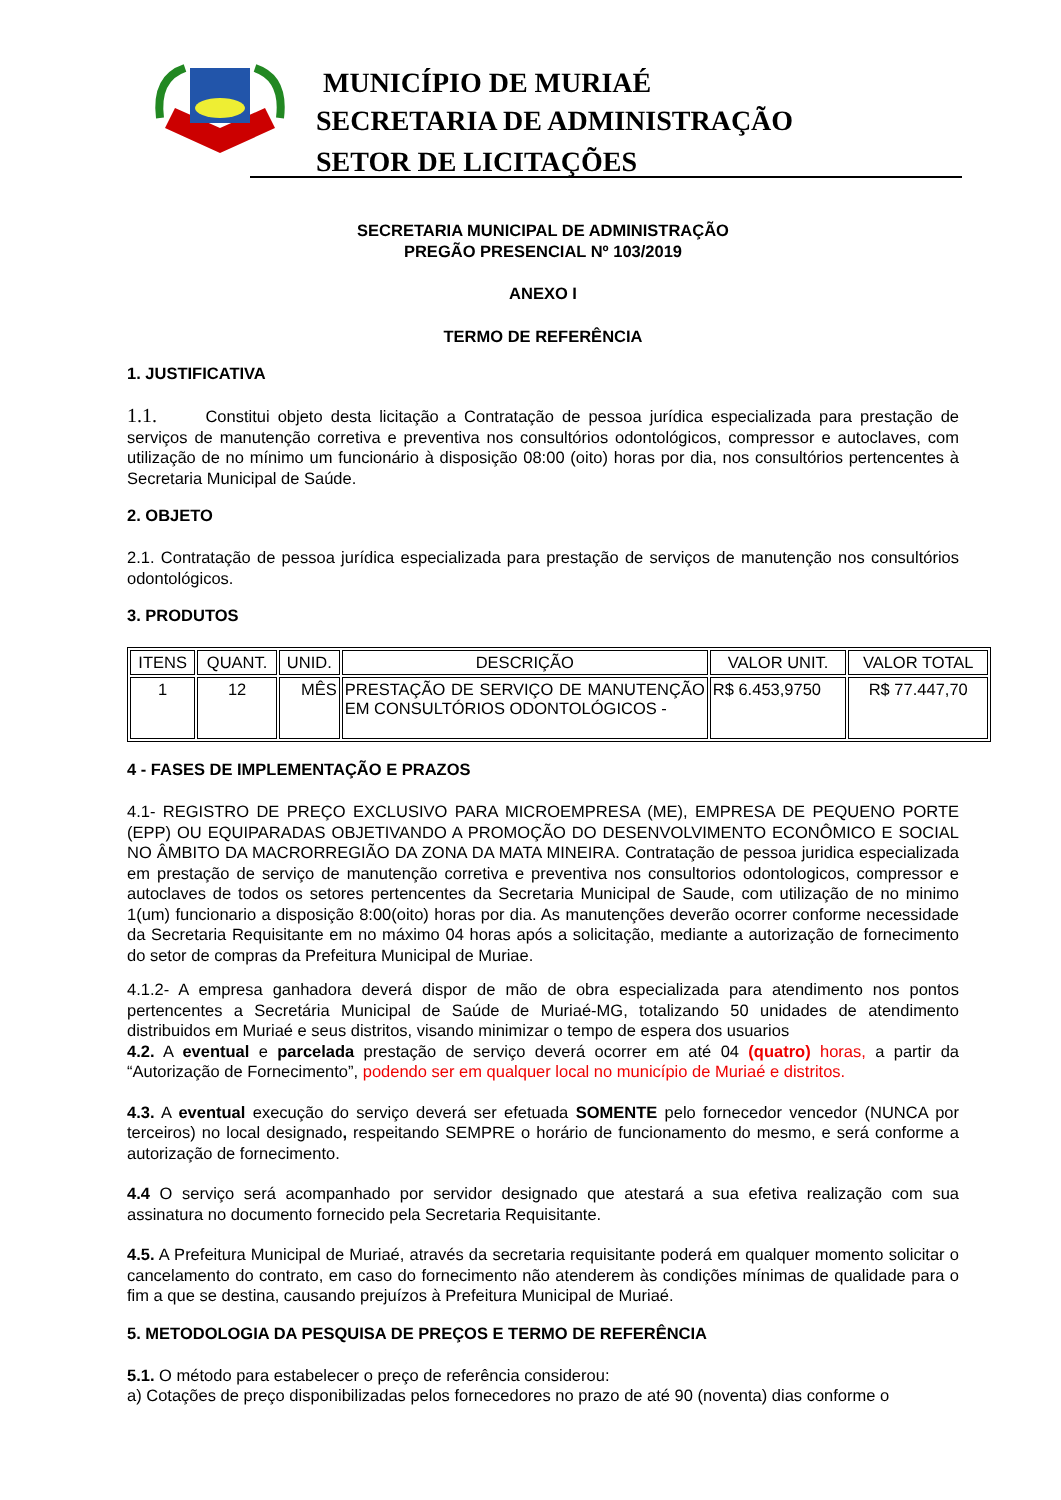MUNICÍPIO DE MURIAÉ
SECRETARIA DE ADMINISTRAÇÃO
SETOR DE LICITAÇÕES
SECRETARIA MUNICIPAL DE ADMINISTRAÇÃO
PREGÃO PRESENCIAL Nº 103/2019
ANEXO I
TERMO DE REFERÊNCIA
1. JUSTIFICATIVA
1.1. Constitui objeto desta licitação a Contratação de pessoa jurídica especializada para prestação de serviços de manutenção corretiva e preventiva nos consultórios odontológicos, compressor e autoclaves, com utilização de no mínimo um funcionário à disposição 08:00 (oito) horas por dia, nos consultórios pertencentes à Secretaria Municipal de Saúde.
2. OBJETO
2.1. Contratação de pessoa jurídica especializada para prestação de serviços de manutenção nos consultórios odontológicos.
3. PRODUTOS
| ITENS | QUANT. | UNID. | DESCRIÇÃO | VALOR UNIT. | VALOR TOTAL |
| --- | --- | --- | --- | --- | --- |
| 1 | 12 | MÊS | PRESTAÇÃO DE SERVIÇO DE MANUTENÇÃO EM CONSULTÓRIOS ODONTOLÓGICOS - | R$ 6.453,9750 | R$ 77.447,70 |
4 - FASES DE IMPLEMENTAÇÃO E PRAZOS
4.1- REGISTRO DE PREÇO EXCLUSIVO PARA MICROEMPRESA (ME), EMPRESA DE PEQUENO PORTE (EPP) OU EQUIPARADAS OBJETIVANDO A PROMOÇÃO DO DESENVOLVIMENTO ECONÔMICO E SOCIAL NO ÂMBITO DA MACRORREGIÃO DA ZONA DA MATA MINEIRA. Contratação de pessoa juridica especializada em prestação de serviço de manutenção corretiva e preventiva nos consultorios odontologicos, compressor e autoclaves de todos os setores pertencentes da Secretaria Municipal de Saude, com utilização de no minimo 1(um) funcionario a disposição 8:00(oito) horas por dia. As manutenções deverão ocorrer conforme necessidade da Secretaria Requisitante em no máximo 04 horas após a solicitação, mediante a autorização de fornecimento do setor de compras da Prefeitura Municipal de Muriae.
4.1.2- A empresa ganhadora deverá dispor de mão de obra especializada para atendimento nos pontos pertencentes a Secretária Municipal de Saúde de Muriaé-MG, totalizando 50 unidades de atendimento distribuidos em Muriaé e seus distritos, visando minimizar o tempo de espera dos usuarios
4.2. A eventual e parcelada prestação de serviço deverá ocorrer em até 04 (quatro) horas, a partir da “Autorização de Fornecimento”, podendo ser em qualquer local no município de Muriaé e distritos.
4.3. A eventual execução do serviço deverá ser efetuada SOMENTE pelo fornecedor vencedor (NUNCA por terceiros) no local designado, respeitando SEMPRE o horário de funcionamento do mesmo, e será conforme a autorização de fornecimento.
4.4 O serviço será acompanhado por servidor designado que atestará a sua efetiva realização com sua assinatura no documento fornecido pela Secretaria Requisitante.
4.5. A Prefeitura Municipal de Muriaé, através da secretaria requisitante poderá em qualquer momento solicitar o cancelamento do contrato, em caso do fornecimento não atenderem às condições mínimas de qualidade para o fim a que se destina, causando prejuízos à Prefeitura Municipal de Muriaé.
5. METODOLOGIA DA PESQUISA DE PREÇOS E TERMO DE REFERÊNCIA
5.1. O método para estabelecer o preço de referência considerou:
a) Cotações de preço disponibilizadas pelos fornecedores no prazo de até 90 (noventa) dias conforme o